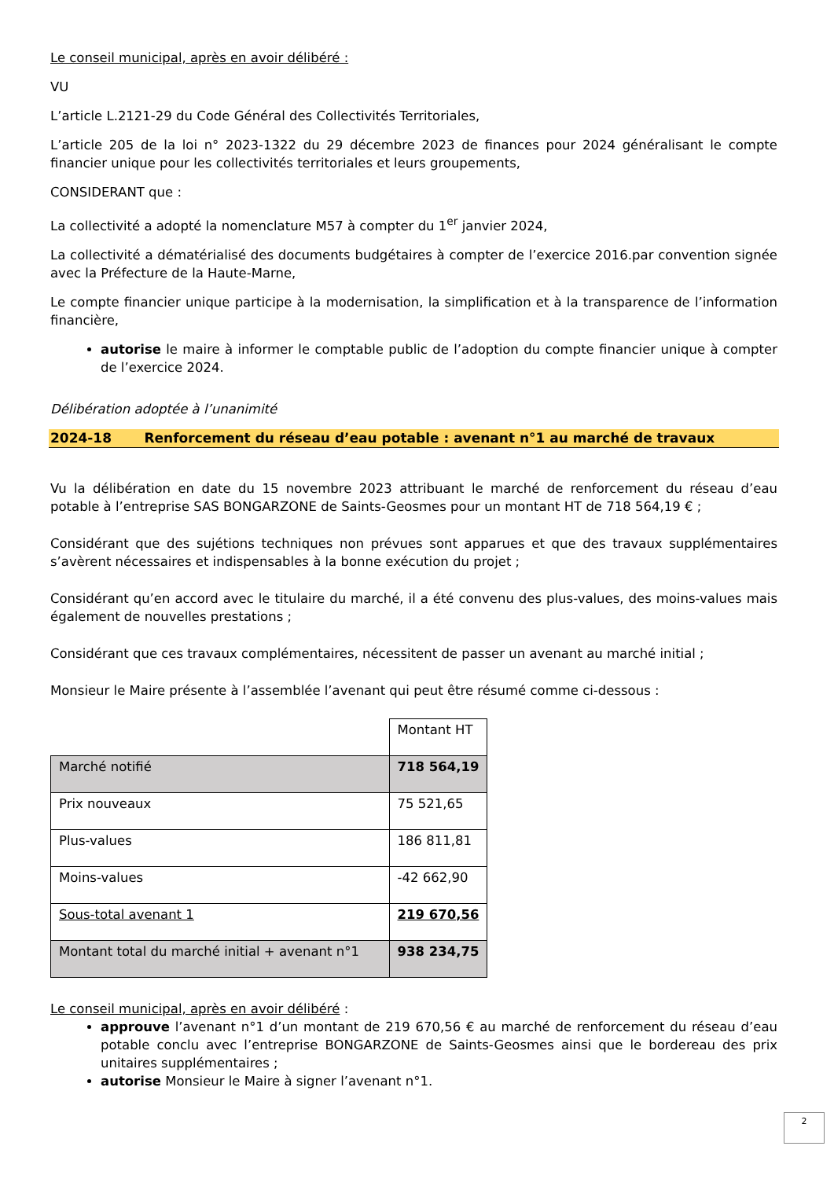Le conseil municipal, après en avoir délibéré :
VU
L’article L.2121-29 du Code Général des Collectivités Territoriales,
L’article 205 de la loi n° 2023-1322 du 29 décembre 2023 de finances pour 2024 généralisant le compte financier unique pour les collectivités territoriales et leurs groupements,
CONSIDERANT que :
La collectivité a adopté la nomenclature M57 à compter du 1<sup>er</sup> janvier 2024,
La collectivité a dématérialisé des documents budgétaires à compter de l’exercice 2016.par convention signée avec la Préfecture de la Haute-Marne,
Le compte financier unique participe à la modernisation, la simplification et à la transparence de l’information financière,
autorise le maire à informer le comptable public de l’adoption du compte financier unique à compter de l’exercice 2024.
Délibération adoptée à l’unanimité
2024-18 Renforcement du réseau d’eau potable : avenant n°1 au marché de travaux
Vu la délibération en date du 15 novembre 2023 attribuant le marché de renforcement du réseau d’eau potable à l’entreprise SAS BONGARZONE de Saints-Geosmes pour un montant HT de 718 564,19 € ;
Considérant que des sujétions techniques non prévues sont apparues et que des travaux supplémentaires s’avèrent nécessaires et indispensables à la bonne exécution du projet ;
Considérant qu’en accord avec le titulaire du marché, il a été convenu des plus-values, des moins-values mais également de nouvelles prestations ;
Considérant que ces travaux complémentaires, nécessitent de passer un avenant au marché initial ;
Monsieur le Maire présente à l’assemblée l’avenant qui peut être résumé comme ci-dessous :
| | Montant HT |
| Marché notifié | 718 564,19 |
| Prix nouveaux | 75 521,65 |
| Plus-values | 186 811,81 |
| Moins-values | -42 662,90 |
| Sous-total avenant 1 | 219 670,56 |
| Montant total du marché initial + avenant n°1 | 938 234,75 |
Le conseil municipal, après en avoir délibéré :
approuve l’avenant n°1 d’un montant de 219 670,56 € au marché de renforcement du réseau d’eau potable conclu avec l’entreprise BONGARZONE de Saints-Geosmes ainsi que le bordereau des prix unitaires supplémentaires ;
autorise Monsieur le Maire à signer l’avenant n°1.
2